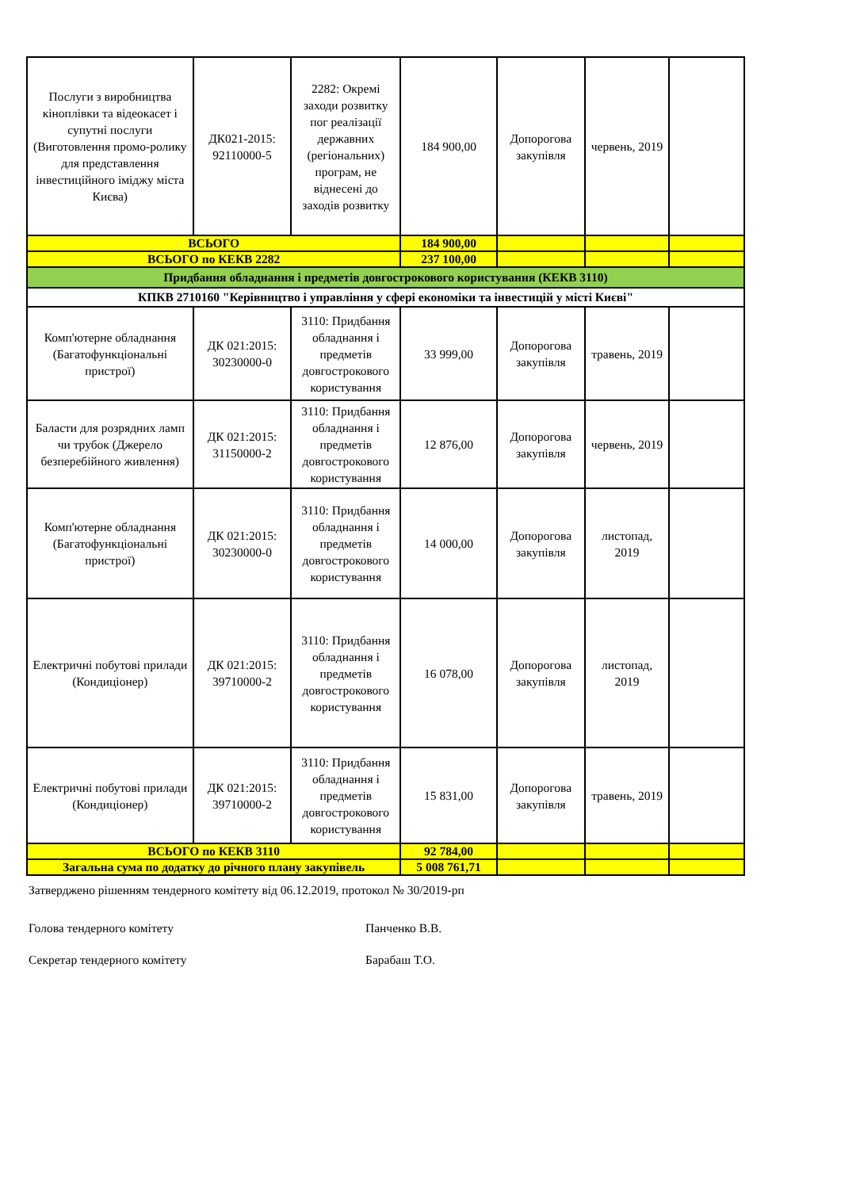| Послуги з виробництва кіноплівки та відеокасет і супутні послуги (Виготовлення промо-ролику для представлення інвестиційного іміджу міста Києва) | ДК021-2015: 92110000-5 | 2282: Окремі заходи розвитку пог реалізації державних (регіональних) програм, не віднесені до заходів розвитку | 184 900,00 | Допорогова закупівля | червень, 2019 | |
| ВСЬОГО | | | 184 900,00 | | | |
| ВСЬОГО по КЕКВ 2282 | | | 237 100,00 | | | |
| Придбання обладнання і предметів довгострокового користування (КЕКВ 3110) | | | | | | |
| КПКВ 2710160 "Керівництво і управління у сфері економіки та інвестицій у місті Києві" | | | | | | |
| Комп'ютерне обладнання (Багатофункціональні пристрої) | ДК 021:2015: 30230000-0 | 3110: Придбання обладнання і предметів довгострокового користування | 33 999,00 | Допорогова закупівля | травень, 2019 | |
| Баласти для розрядних ламп чи трубок (Джерело безперебійного живлення) | ДК 021:2015: 31150000-2 | 3110: Придбання обладнання і предметів довгострокового користування | 12 876,00 | Допорогова закупівля | червень, 2019 | |
| Комп'ютерне обладнання (Багатофункціональні пристрої) | ДК 021:2015: 30230000-0 | 3110: Придбання обладнання і предметів довгострокового користування | 14 000,00 | Допорогова закупівля | листопад, 2019 | |
| Електричні побутові прилади (Кондиціонер) | ДК 021:2015: 39710000-2 | 3110: Придбання обладнання і предметів довгострокового користування | 16 078,00 | Допорогова закупівля | листопад, 2019 | |
| Електричні побутові прилади (Кондиціонер) | ДК 021:2015: 39710000-2 | 3110: Придбання обладнання і предметів довгострокового користування | 15 831,00 | Допорогова закупівля | травень, 2019 | |
| ВСЬОГО по КЕКВ 3110 | | | 92 784,00 | | | |
| Загальна сума по додатку до річного плану закупівель | | | 5 008 761,71 | | | |
Затверджено рішенням тендерного комітету від 06.12.2019, протокол № 30/2019-рп
Голова тендерного комітету Панченко В.В.
Секретар тендерного комітету Барабаш Т.О.